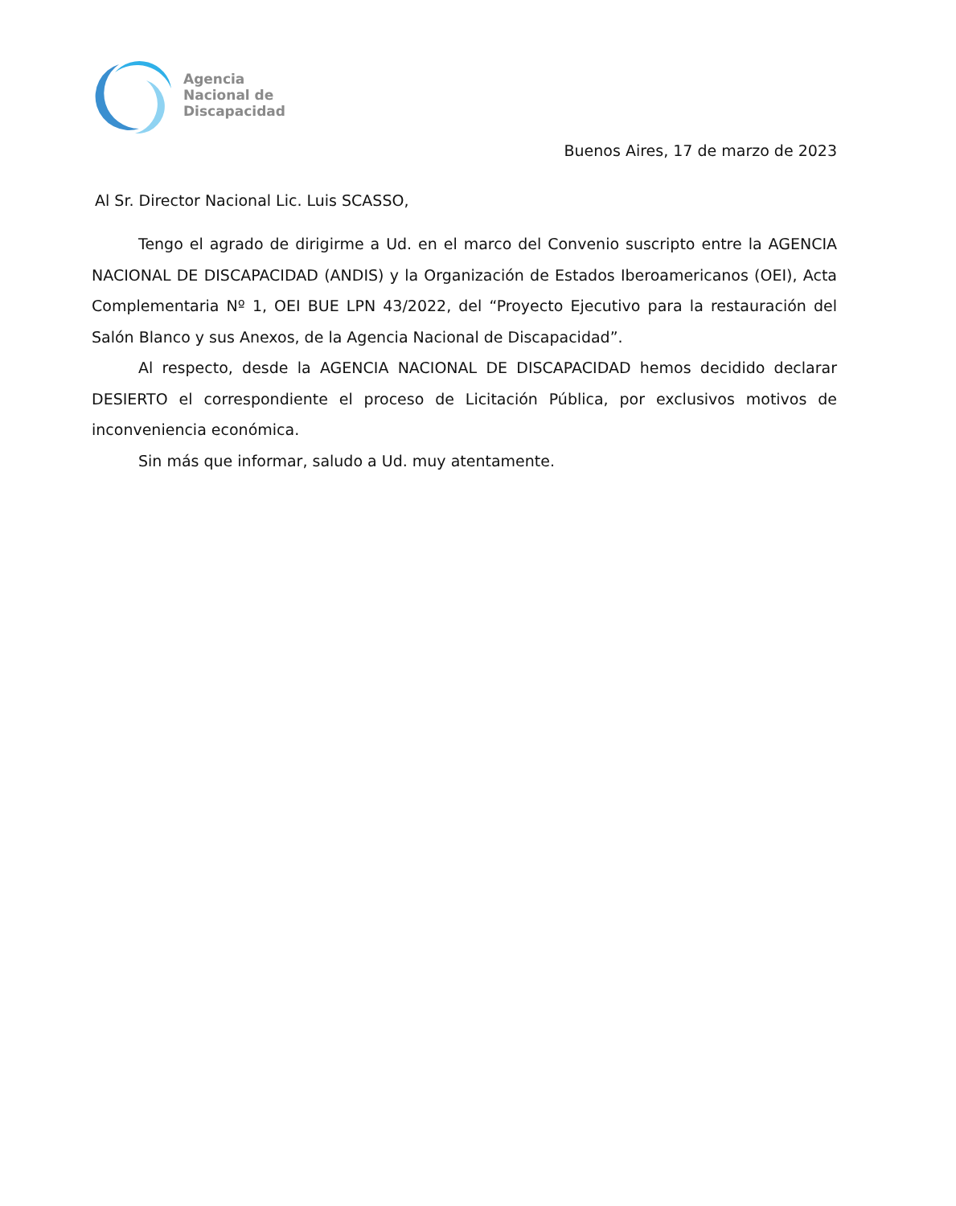Agencia
Nacional de
Discapacidad
Buenos Aires, 17 de marzo de 2023
Al Sr. Director Nacional Lic. Luis SCASSO,
Tengo el agrado de dirigirme a Ud. en el marco del Convenio suscripto entre la AGENCIA NACIONAL DE DISCAPACIDAD (ANDIS) y la Organización de Estados Iberoamericanos (OEI), Acta Complementaria Nº 1, OEI BUE LPN 43/2022, del “Proyecto Ejecutivo para la restauración del Salón Blanco y sus Anexos, de la Agencia Nacional de Discapacidad”.
Al respecto, desde la AGENCIA NACIONAL DE DISCAPACIDAD hemos decidido declarar DESIERTO el correspondiente el proceso de Licitación Pública, por exclusivos motivos de inconveniencia económica.
Sin más que informar, saludo a Ud. muy atentamente.